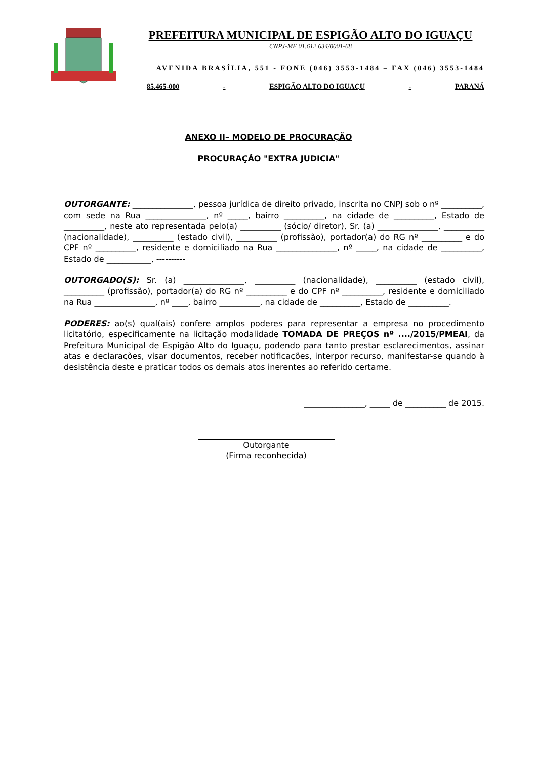PREFEITURA MUNICIPAL DE ESPIGÃO ALTO DO IGUAÇU
CNPJ-MF 01.612.634/0001-68
AVENIDA BRASÍLIA, 551 - FONE (046) 3553-1484 – FAX (046) 3553-1484
85.465-000 - ESPIGÃO ALTO DO IGUAÇU - PARANÁ
ANEXO II– MODELO DE PROCURAÇÃO
PROCURAÇÃO "EXTRA JUDICIA"
OUTORGANTE: _______________, pessoa jurídica de direito privado, inscrita no CNPJ sob o nº __________, com sede na Rua _______________, nº _____, bairro __________, na cidade de __________, Estado de __________, neste ato representada pelo(a) __________ (sócio/ diretor), Sr. (a) _______________, __________ (nacionalidade), __________ (estado civil), __________ (profissão), portador(a) do RG nº __________ e do CPF nº __________, residente e domiciliado na Rua _______________, nº _____, na cidade de __________, Estado de ___________, ----------
OUTORGADO(S): Sr. (a) _______________, __________ (nacionalidade), __________ (estado civil), __________ (profissão), portador(a) do RG nº __________ e do CPF nº __________, residente e domiciliado na Rua _______________, nº ____, bairro __________, na cidade de __________, Estado de __________.
PODERES: ao(s) qual(ais) confere amplos poderes para representar a empresa no procedimento licitatório, especificamente na licitação modalidade TOMADA DE PREÇOS nº ..../2015/PMEAI, da Prefeitura Municipal de Espigão Alto do Iguaçu, podendo para tanto prestar esclarecimentos, assinar atas e declarações, visar documentos, receber notificações, interpor recurso, manifestar-se quando à desistência deste e praticar todos os demais atos inerentes ao referido certame.
_______________, _____ de __________ de 2015.
Outorgante
(Firma reconhecida)